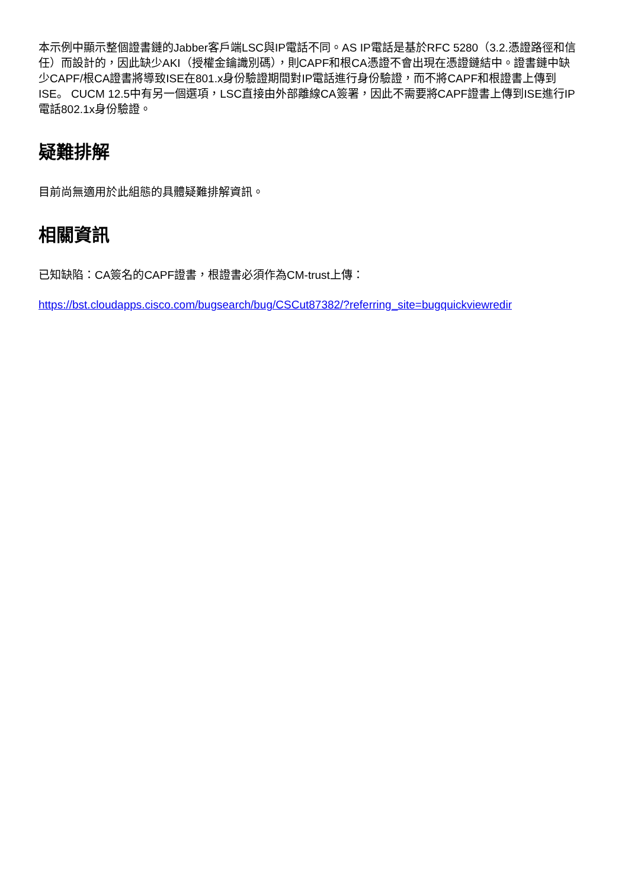本示例中顯示整個證書鏈的Jabber客戶端LSC與IP電話不同。AS IP電話是基於RFC 5280（3.2.憑證路徑和信任）而設計的，因此缺少AKI（授權金鑰識別碼），則CAPF和根CA憑證不會出現在憑證鏈結中。證書鏈中缺少CAPF/根CA證書將導致ISE在801.x身份驗證期間對IP電話進行身份驗證，而不將CAPF和根證書上傳到ISE。 CUCM 12.5中有另一個選項，LSC直接由外部離線CA簽署，因此不需要將CAPF證書上傳到ISE進行IP電話802.1x身份驗證。
疑難排解
目前尚無適用於此組態的具體疑難排解資訊。
相關資訊
已知缺陷：CA簽名的CAPF證書，根證書必須作為CM-trust上傳：
https://bst.cloudapps.cisco.com/bugsearch/bug/CSCut87382/?referring_site=bugquickviewredir